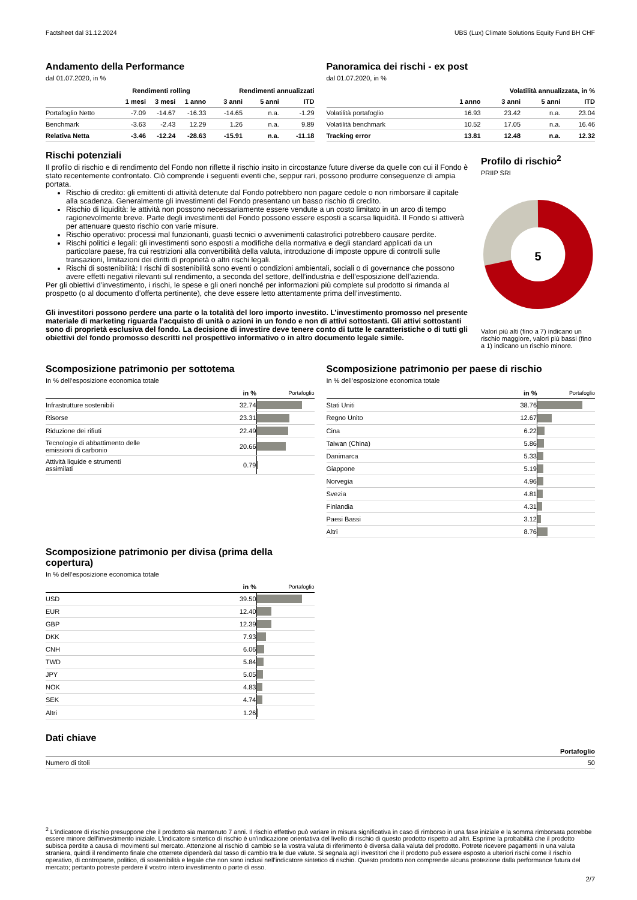Factsheet dal 31.12.2024 UBS (Lux) Climate Solutions Equity Fund BH CHF
Andamento della Performance
dal 01.07.2020, in %
| | Rendimenti rolling | | | Rendimenti annualizzati | | |
| --- | --- | --- | --- | --- | --- | --- |
| | 1 mesi | 3 mesi | 1 anno | 3 anni | 5 anni | ITD |
| Portafoglio Netto | -7.09 | -14.67 | -16.33 | -14.65 | n.a. | -1.29 |
| Benchmark | -3.63 | -2.43 | 12.29 | 1.26 | n.a. | 9.89 |
| Relativa Netta | -3.46 | -12.24 | -28.63 | -15.91 | n.a. | -11.18 |
Panoramica dei rischi - ex post
dal 01.07.2020, in %
| | Volatilità annualizzata, in % | | | |
| --- | --- | --- | --- | --- |
| | 1 anno | 3 anni | 5 anni | ITD |
| Volatilità portafoglio | 16.93 | 23.42 | n.a. | 23.04 |
| Volatilità benchmark | 10.52 | 17.05 | n.a. | 16.46 |
| Tracking error | 13.81 | 12.48 | n.a. | 12.32 |
Rischi potenziali
Il profilo di rischio e di rendimento del Fondo non riflette il rischio insito in circostanze future diverse da quelle con cui il Fondo è stato recentemente confrontato. Ciò comprende i seguenti eventi che, seppur rari, possono produrre conseguenze di ampia portata.
Rischio di credito: gli emittenti di attività detenute dal Fondo potrebbero non pagare cedole o non rimborsare il capitale alla scadenza. Generalmente gli investimenti del Fondo presentano un basso rischio di credito.
Rischio di liquidità: le attività non possono necessariamente essere vendute a un costo limitato in un arco di tempo ragionevolmente breve. Parte degli investimenti del Fondo possono essere esposti a scarsa liquidità. Il Fondo si attiverà per attenuare questo rischio con varie misure.
Rischio operativo: processi mal funzionanti, guasti tecnici o avvenimenti catastrofici potrebbero causare perdite.
Rischi politici e legali: gli investimenti sono esposti a modifiche della normativa e degli standard applicati da un particolare paese, fra cui restrizioni alla convertibilità della valuta, introduzione di imposte oppure di controlli sulle transazioni, limitazioni dei diritti di proprietà o altri rischi legali.
Rischi di sostenibilità: I rischi di sostenibilità sono eventi o condizioni ambientali, sociali o di governance che possono avere effetti negativi rilevanti sul rendimento, a seconda del settore, dell’industria e dell’esposizione dell’azienda.
Per gli obiettivi d’investimento, i rischi, le spese e gli oneri nonché per informazioni più complete sul prodotto si rimanda al prospetto (o al documento d’offerta pertinente), che deve essere letto attentamente prima dell’investimento.
Gli investitori possono perdere una parte o la totalità del loro importo investito. L’investimento promosso nel presente materiale di marketing riguarda l’acquisto di unità o azioni in un fondo e non di attivi sottostanti. Gli attivi sottostanti sono di proprietà esclusiva del fondo. La decisione di investire deve tenere conto di tutte le caratteristiche o di tutti gli obiettivi del fondo promosso descritti nel prospettivo informativo o in altro documento legale simile.
Profilo di rischio<sup>2</sup>
PRIIP SRI
5
Valori più alti (fino a 7) indicano un rischio maggiore, valori più bassi (fino a 1) indicano un rischio minore.
Scomposizione patrimonio per sottotema
In % dell’esposizione economica totale
| | in % | Portafoglio |
| --- | --- | --- |
| Infrastrutture sostenibili | 32.74 | |
| Risorse | 23.31 | |
| Riduzione dei rifiuti | 22.49 | |
| Tecnologie di abbattimento delle emissioni di carbonio | 20.66 | |
| Attività liquide e strumenti assimilati | 0.79 | |
Scomposizione patrimonio per divisa (prima della copertura)
In % dell’esposizione economica totale
| | in % | Portafoglio |
| --- | --- | --- |
| USD | 39.50 | |
| EUR | 12.40 | |
| GBP | 12.39 | |
| DKK | 7.93 | |
| CNH | 6.06 | |
| TWD | 5.84 | |
| JPY | 5.05 | |
| NOK | 4.83 | |
| SEK | 4.74 | |
| Altri | 1.26 | |
Scomposizione patrimonio per paese di rischio
In % dell’esposizione economica totale
| | in % | Portafoglio |
| --- | --- | --- |
| Stati Uniti | 38.76 | |
| Regno Unito | 12.67 | |
| Cina | 6.22 | |
| Taiwan (China) | 5.86 | |
| Danimarca | 5.33 | |
| Giappone | 5.19 | |
| Norvegia | 4.96 | |
| Svezia | 4.81 | |
| Finlandia | 4.31 | |
| Paesi Bassi | 3.12 | |
| Altri | 8.76 | |
Dati chiave
| | Portafoglio |
| --- | --- |
| Numero di titoli | 50 |
<sup>2</sup> L'indicatore di rischio presuppone che il prodotto sia mantenuto 7 anni. Il rischio effettivo può variare in misura significativa in caso di rimborso in una fase iniziale e la somma rimborsata potrebbe essere minore dell'investimento iniziale. L'indicatore sintetico di rischio è un'indicazione orientativa del livello di rischio di questo prodotto rispetto ad altri. Esprime la probabilità che il prodotto subisca perdite a causa di movimenti sul mercato. Attenzione al rischio di cambio se la vostra valuta di riferimento è diversa dalla valuta del prodotto. Potrete ricevere pagamenti in una valuta straniera, quindi il rendimento finale che otterrete dipenderà dal tasso di cambio tra le due valute. Si segnala agli investitori che il prodotto può essere esposto a ulteriori rischi come il rischio operativo, di controparte, politico, di sostenibilità e legale che non sono inclusi nell’indicatore sintetico di rischio. Questo prodotto non comprende alcuna protezione dalla performance futura del mercato; pertanto potreste perdere il vostro intero investimento o parte di esso.
2/7